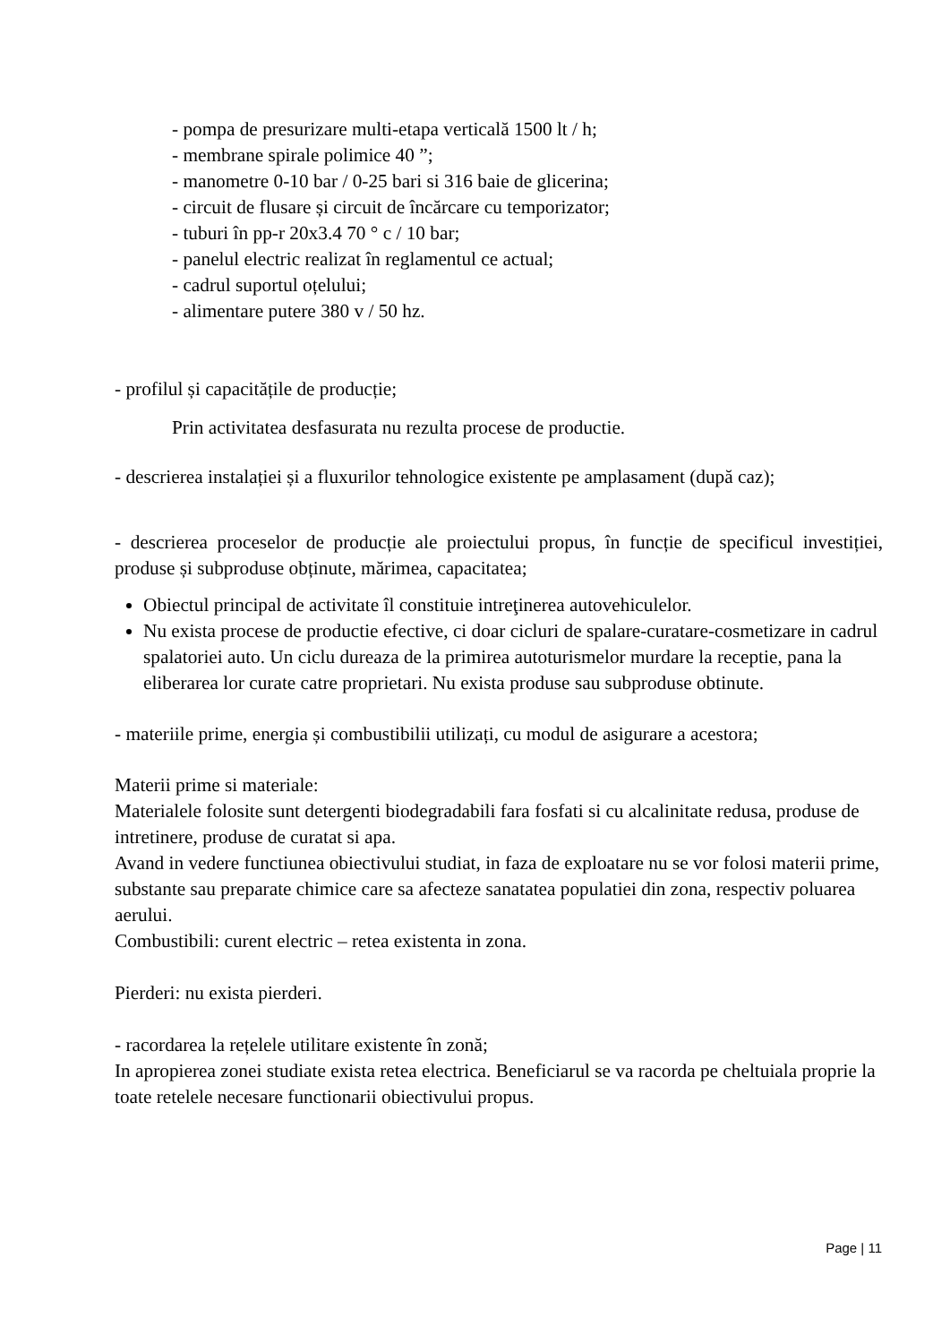- pompa de presurizare multi-etapa verticală 1500 lt / h;
- membrane spirale polimice 40 ”;
- manometre 0-10 bar / 0-25 bari si 316 baie de glicerina;
- circuit de flusare și circuit de încărcare cu temporizator;
- tuburi în pp-r 20x3.4 70 ° c / 10 bar;
- panelul electric realizat în reglamentul ce actual;
- cadrul suportul oțelului;
- alimentare putere 380 v / 50 hz.
- profilul și capacitățile de producție;
Prin activitatea desfasurata nu rezulta procese de productie.
- descrierea instalației și a fluxurilor tehnologice existente pe amplasament (după caz);
- descrierea proceselor de producție ale proiectului propus, în funcție de specificul investiției, produse și subproduse obținute, mărimea, capacitatea;
Obiectul principal de activitate îl constituie intreţinerea autovehiculelor.
Nu exista procese de productie efective, ci doar cicluri de spalare-curatare-cosmetizare in cadrul spalatoriei auto. Un ciclu dureaza de la primirea autoturismelor murdare la receptie, pana la eliberarea lor curate catre proprietari. Nu exista produse sau subproduse obtinute.
- materiile prime, energia și combustibilii utilizați, cu modul de asigurare a acestora;
Materii prime si materiale:
Materialele folosite sunt detergenti biodegradabili fara fosfati si cu alcalinitate redusa, produse de intretinere, produse de curatat si apa.
Avand in vedere functiunea obiectivului studiat, in faza de exploatare nu se vor folosi materii prime, substante sau preparate chimice care sa afecteze sanatatea populatiei din zona, respectiv poluarea aerului.
Combustibili: curent electric – retea existenta in zona.
Pierderi: nu exista pierderi.
- racordarea la rețelele utilitare existente în zonă;
In apropierea zonei studiate exista retea electrica. Beneficiarul se va racorda pe cheltuiala proprie la toate retelele necesare functionarii obiectivului propus.
Page | 11